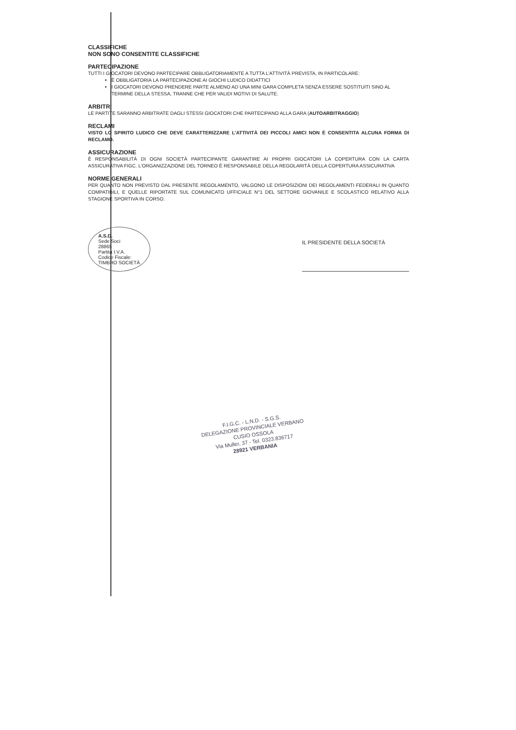CLASSIFICHE
NON SONO CONSENTITE CLASSIFICHE
PARTECIPAZIONE
TUTTI I GIOCATORI DEVONO PARTECIPARE OBBLIGATORIAMENTE A TUTTA L’ATTIVITÀ PREVISTA, IN PARTICOLARE:
È OBBLIGATORIA LA PARTECIPAZIONE AI GIOCHI LUDICO DIDATTICI
I GIOCATORI DEVONO PRENDERE PARTE ALMENO AD UNA MINI GARA COMPLETA SENZA ESSERE SOSTITUITI SINO AL TERMINE DELLA STESSA, TRANNE CHE PER VALIDI MOTIVI DI SALUTE.
ARBITRI
LE PARTITE SARANNO ARBITRATE DAGLI STESSI GIOCATORI CHE PARTECIPANO ALLA GARA (AUTOARBITRAGGIO)
RECLAMI
VISTO LO SPIRITO LUDICO CHE DEVE CARATTERIZZARE L’ATTIVITÀ DEI PICCOLI AMICI NON È CONSENTITA ALCUNA FORMA DI RECLAMO.
ASSICURAZIONE
È RESPONSABILITÀ DI OGNI SOCIETÀ PARTECIPANTE GARANTIRE AI PROPRI GIOCATORI LA COPERTURA CON LA CARTA ASSICURATIVA FIGC. L’ORGANIZZAZIONE DEL TORNEO È RESPONSABILE DELLA REGOLARITÀ DELLA COPERTURA ASSICURATIVA
NORME GENERALI
PER QUANTO NON PREVISTO DAL PRESENTE REGOLAMENTO, VALGONO LE DISPOSIZIONI DEI REGOLAMENTI FEDERALI IN QUANTO COMPATIBILI, E QUELLE RIPORTATE SUL COMUNICATO UFFICIALE N°1 DEL SETTORE GIOVANILE E SCOLASTICO RELATIVO ALLA STAGIONE SPORTIVA IN CORSO.
A.S.D.
Sede Soci
28865
Partita I.V.A.
Codice Fiscale:
TIMBRO SOCIETÀ
IL PRESIDENTE DELLA SOCIETÀ
F.I.G.C. - L.N.D. - S.G.S.
DELEGAZIONE PROVINCIALE VERBANO CUSIO OSSOLA
Via Muller, 37 - Tel. 0323.836717
28921 VERBANIA